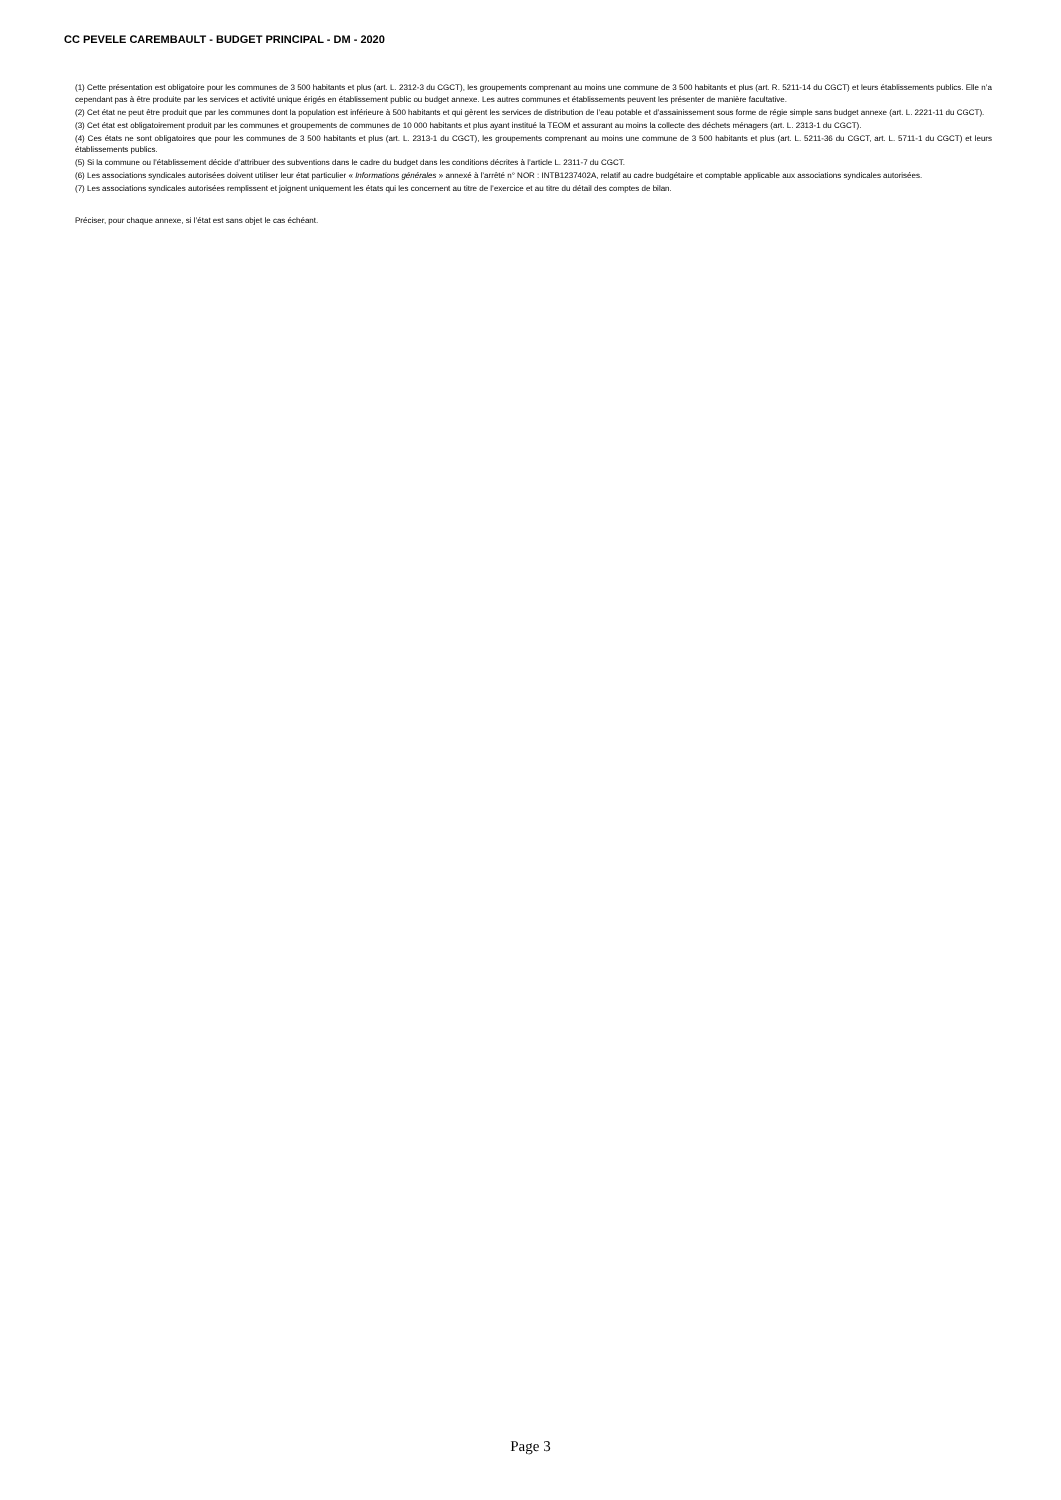CC PEVELE CAREMBAULT - BUDGET PRINCIPAL - DM - 2020
(1) Cette présentation est obligatoire pour les communes de 3 500 habitants et plus (art. L. 2312-3 du CGCT), les groupements comprenant au moins une commune de 3 500 habitants et plus (art. R. 5211-14 du CGCT) et leurs établissements publics. Elle n’a cependant pas à être produite par les services et activité unique érigés en établissement public ou budget annexe. Les autres communes et établissements peuvent les présenter de manière facultative.
(2) Cet état ne peut être produit que par les communes dont la population est inférieure à 500 habitants et qui gèrent les services de distribution de l’eau potable et d’assainissement sous forme de régie simple sans budget annexe (art. L. 2221-11 du CGCT).
(3) Cet état est obligatoirement produit par les communes et groupements de communes de 10 000 habitants et plus ayant institué la TEOM et assurant au moins la collecte des déchets ménagers (art. L. 2313-1 du CGCT).
(4) Ces états ne sont obligatoires que pour les communes de 3 500 habitants et plus (art. L. 2313-1 du CGCT), les groupements comprenant au moins une commune de 3 500 habitants et plus (art. L. 5211-36 du CGCT, art. L. 5711-1 du CGCT) et leurs établissements publics.
(5) Si la commune ou l’établissement décide d’attribuer des subventions dans le cadre du budget dans les conditions décrites à l’article L. 2311-7 du CGCT.
(6) Les associations syndicales autorisées doivent utiliser leur état particulier « Informations générales » annexé à l’arrêté n° NOR : INTB1237402A, relatif au cadre budgétaire et comptable applicable aux associations syndicales autorisées.
(7) Les associations syndicales autorisées remplissent et joignent uniquement les états qui les concernent au titre de l’exercice et au titre du détail des comptes de bilan.
Préciser, pour chaque annexe, si l’état est sans objet le cas échéant.
Page 3